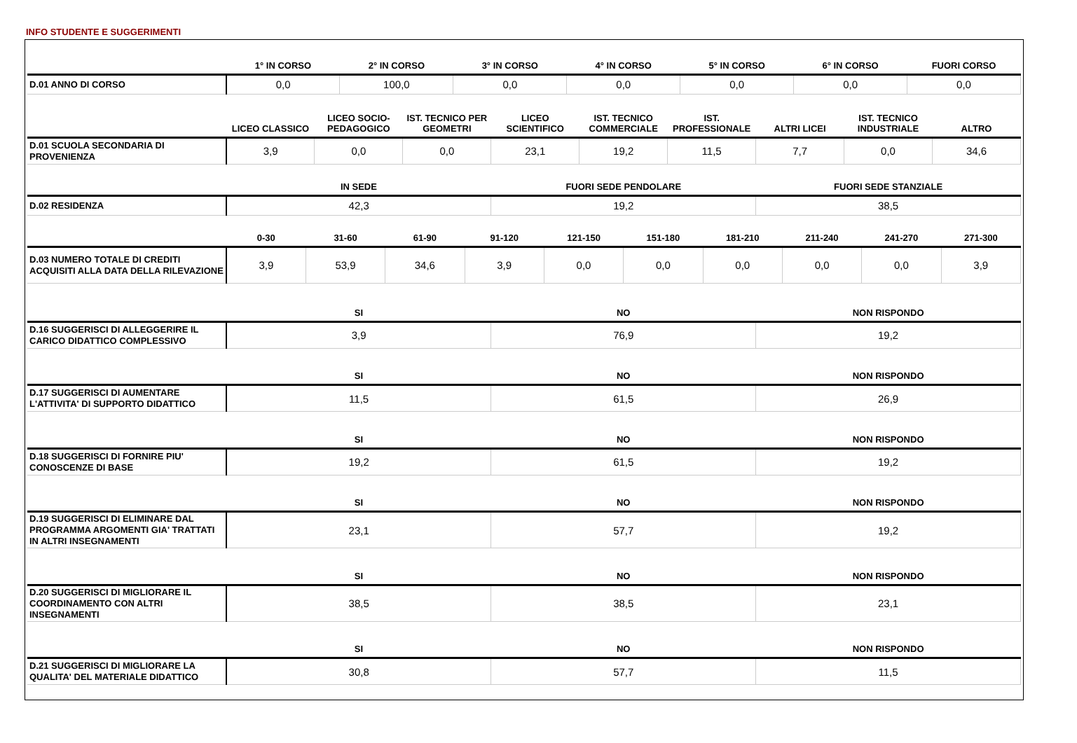INFO STUDENTE E SUGGERIMENTI
| | 1° IN CORSO | 2° IN CORSO | 3° IN CORSO | 4° IN CORSO | 5° IN CORSO | 6° IN CORSO | FUORI CORSO |
| --- | --- | --- | --- | --- | --- | --- | --- |
| D.01 ANNO DI CORSO | 0,0 | 100,0 | 0,0 | 0,0 | 0,0 | 0,0 | 0,0 |
| | LICEO CLASSICO | LICEO SOCIO-PEDAGOGICO | IST. TECNICO PER GEOMETRI | LICEO SCIENTIFICO | IST. TECNICO COMMERCIALE | IST. PROFESSIONALE | ALTRI LICEI | IST. TECNICO INDUSTRIALE | ALTRO |
| --- | --- | --- | --- | --- | --- | --- | --- | --- | --- |
| D.01 SCUOLA SECONDARIA DI PROVENIENZA | 3,9 | 0,0 | 0,0 | 23,1 | 19,2 | 11,5 | 7,7 | 0,0 | 34,6 |
| | IN SEDE | FUORI SEDE PENDOLARE | FUORI SEDE STANZIALE |
| --- | --- | --- | --- |
| D.02 RESIDENZA | 42,3 | 19,2 | 38,5 |
| | 0-30 | 31-60 | 61-90 | 91-120 | 121-150 | 151-180 | 181-210 | 211-240 | 241-270 | 271-300 |
| --- | --- | --- | --- | --- | --- | --- | --- | --- | --- | --- |
| D.03 NUMERO TOTALE DI CREDITI ACQUISITI ALLA DATA DELLA RILEVAZIONE | 3,9 | 53,9 | 34,6 | 3,9 | 0,0 | 0,0 | 0,0 | 0,0 | 0,0 | 3,9 |
| | SI | NO | NON RISPONDO |
| --- | --- | --- | --- |
| D.16 SUGGERISCI DI ALLEGGERIRE IL CARICO DIDATTICO COMPLESSIVO | 3,9 | 76,9 | 19,2 |
| | SI | NO | NON RISPONDO |
| D.17 SUGGERISCI DI AUMENTARE L'ATTIVITA' DI SUPPORTO DIDATTICO | 11,5 | 61,5 | 26,9 |
| | SI | NO | NON RISPONDO |
| D.18 SUGGERISCI DI FORNIRE PIU' CONOSCENZE DI BASE | 19,2 | 61,5 | 19,2 |
| | SI | NO | NON RISPONDO |
| D.19 SUGGERISCI DI ELIMINARE DAL PROGRAMMA ARGOMENTI GIA' TRATTATI IN ALTRI INSEGNAMENTI | 23,1 | 57,7 | 19,2 |
| | SI | NO | NON RISPONDO |
| D.20 SUGGERISCI DI MIGLIORARE IL COORDINAMENTO CON ALTRI INSEGNAMENTI | 38,5 | 38,5 | 23,1 |
| | SI | NO | NON RISPONDO |
| D.21 SUGGERISCI DI MIGLIORARE LA QUALITA' DEL MATERIALE DIDATTICO | 30,8 | 57,7 | 11,5 |